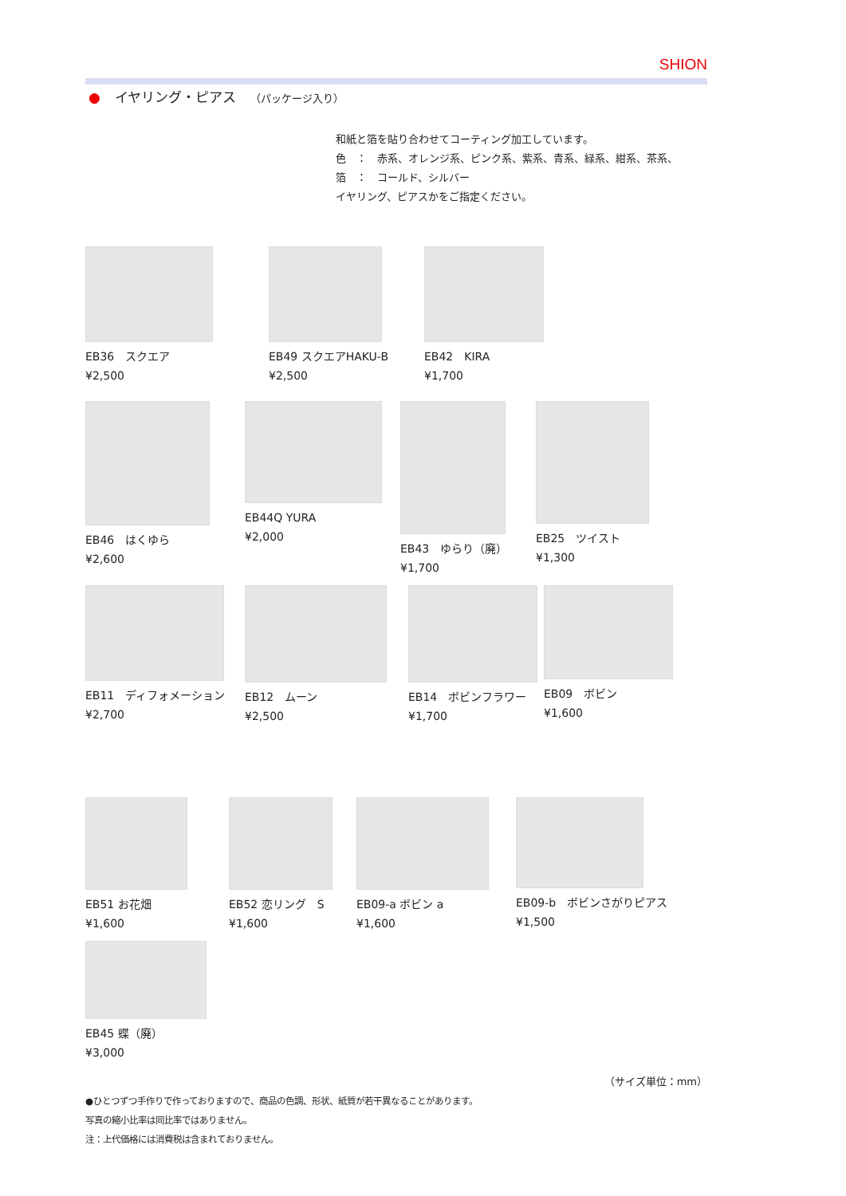SHION
● イヤリング・ピアス （パッケージ入り）
和紙と箔を貼り合わせてコーティング加工しています。
色　：　赤系、オレンジ系、ピンク系、紫系、青系、緑系、紺系、茶系、
箔　：　コールド、シルバー
イヤリング、ピアスかをご指定ください。
EB36　スクエア
¥2,500
EB49 スクエアHAKU-B
¥2,500
EB42　KIRA
¥1,700
EB46　はくゆら
¥2,600
EB44Q YURA
¥2,000
EB43　ゆらり（廃）
¥1,700
EB25　ツイスト
¥1,300
EB11　ディフォメーション
¥2,700
EB12　ムーン
¥2,500
EB14　ボビンフラワー
¥1,700
EB09　ボビン
¥1,600
EB51 お花畑
¥1,600
EB52 恋リング　S
¥1,600
EB09-a ボビン a
¥1,600
EB09-b　ボビンさがりピアス
¥1,500
EB45 蝶（廃）
¥3,000
（サイズ単位：mm）
●ひとつずつ手作りで作っておりますので、商品の色調、形状、紙質が若干異なることがあります。
写真の縮小比率は同比率ではありません。
注：上代価格には消費税は含まれておりません。